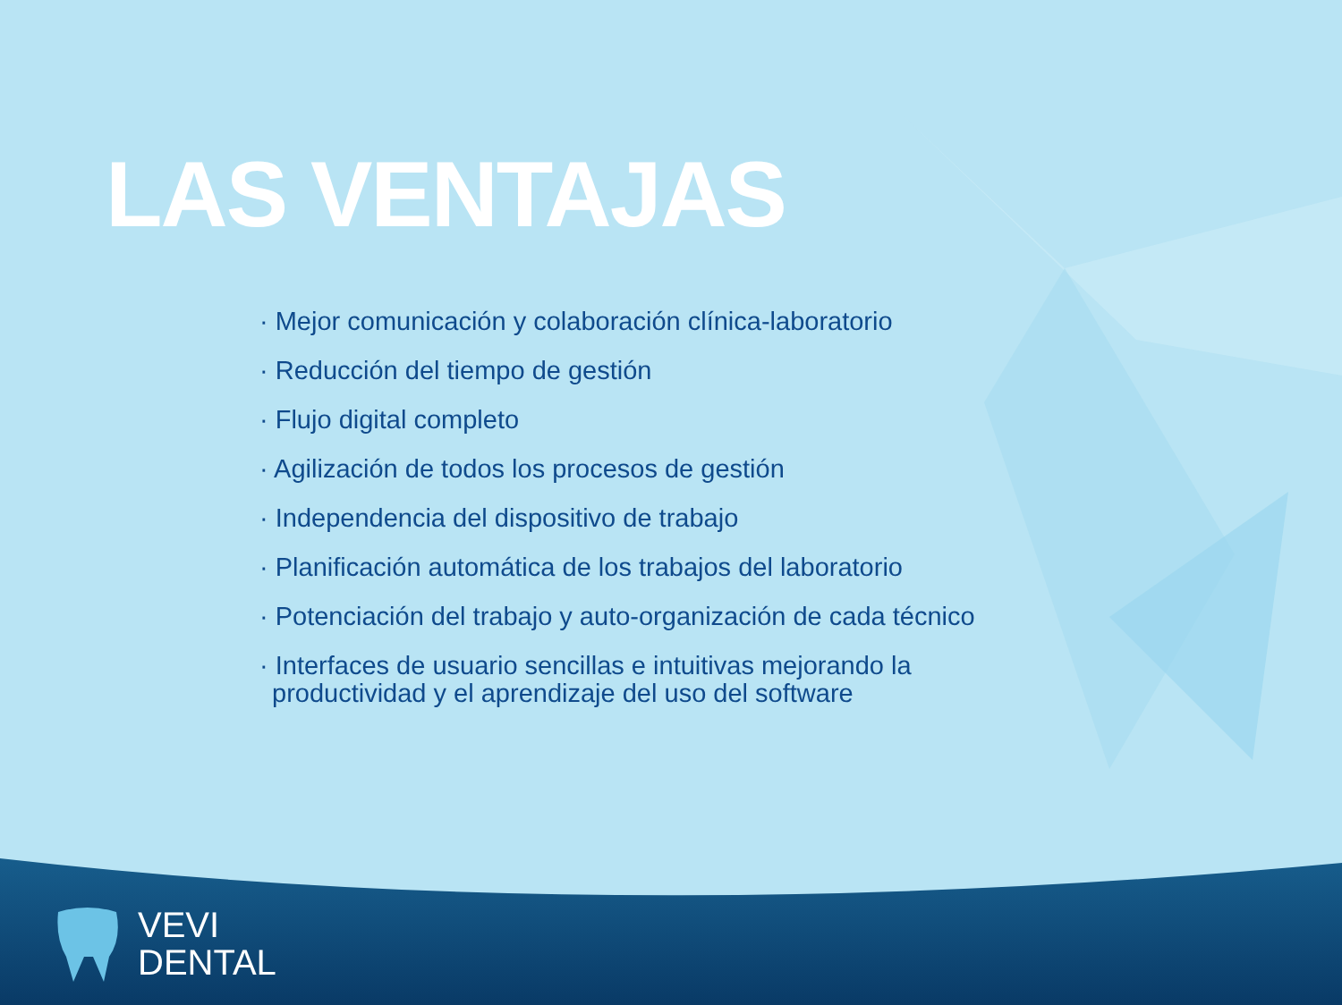LAS VENTAJAS
· Mejor comunicación y colaboración clínica-laboratorio
· Reducción del tiempo de gestión
· Flujo digital completo
· Agilización de todos los procesos de gestión
· Independencia del dispositivo de trabajo
· Planificación automática de los trabajos del laboratorio
· Potenciación del trabajo y auto-organización de cada técnico
· Interfaces de usuario sencillas e intuitivas mejorando la productividad y el aprendizaje del uso del software
VEVI
DENTAL